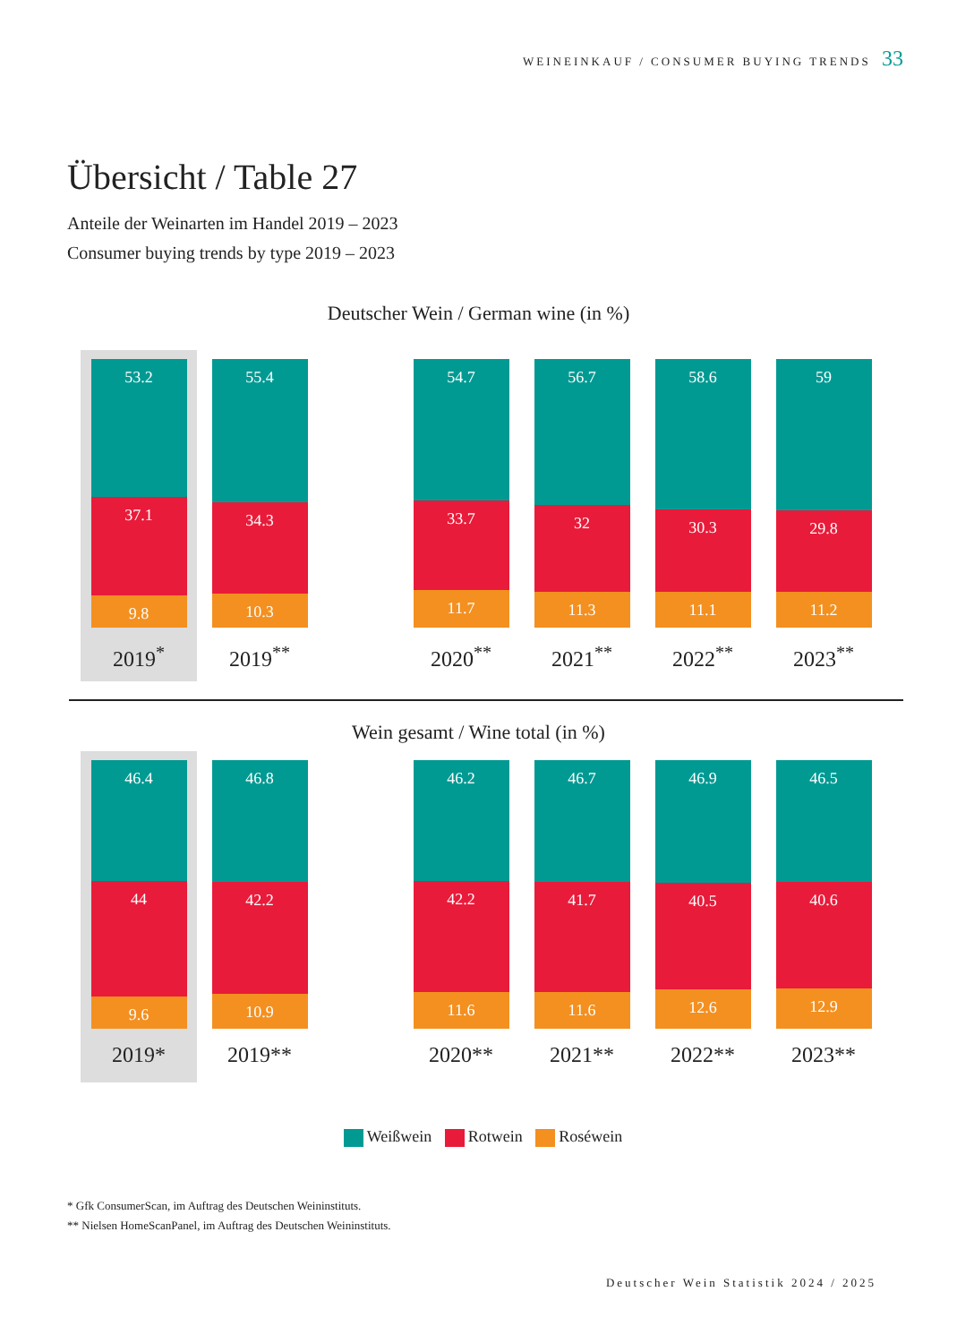WEINEINKAUF / CONSUMER BUYING TRENDS 33
Übersicht / Table 27
Anteile der Weinarten im Handel 2019 – 2023
Consumer buying trends by type 2019 – 2023
Deutscher Wein / German wine (in %)
53.2
37.1
9.8
2019<sup>*</sup>
55.4
34.3
10.3
2019<sup>**</sup>
54.7
33.7
11.7
2020<sup>**</sup>
56.7
32
11.3
2021<sup>**</sup>
58.6
30.3
11.1
2022<sup>**</sup>
59
29.8
11.2
2023<sup>**</sup>
Wein gesamt / Wine total (in %)
46.4
44
9.6
2019*
46.8
42.2
10.9
2019**
46.2
42.2
11.6
2020**
46.7
41.7
11.6
2021**
46.9
40.5
12.6
2022**
46.5
40.6
12.9
2023**
Weißwein Rotwein Roséwein
* Gfk ConsumerScan, im Auftrag des Deutschen Weininstituts.
** Nielsen HomeScanPanel, im Auftrag des Deutschen Weininstituts.
Deutscher Wein Statistik 2024 / 2025